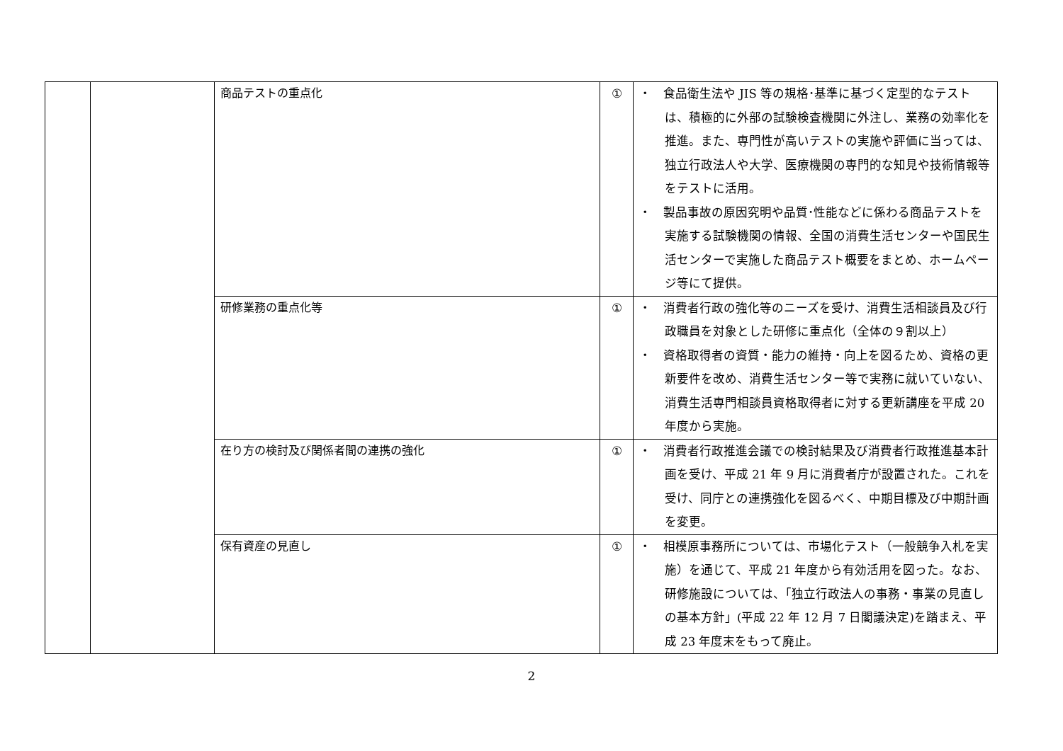| | | 商品テストの重点化 | ① | ・ 食品衛生法や JIS 等の規格･基準に基づく定型的なテストは、積極的に外部の試験検査機関に外注し、業務の効率化を推進。また、専門性が高いテストの実施や評価に当っては、独立行政法人や大学、医療機関の専門的な知見や技術情報等をテストに活用。 ・ 製品事故の原因究明や品質･性能などに係わる商品テストを実施する試験機関の情報、全国の消費生活センターや国民生活センターで実施した商品テスト概要をまとめ、ホームページ等にて提供。 |
| | | 研修業務の重点化等 | ① | ・ 消費者行政の強化等のニーズを受け、消費生活相談員及び行政職員を対象とした研修に重点化（全体の９割以上） ・ 資格取得者の資質・能力の維持・向上を図るため、資格の更新要件を改め、消費生活センター等で実務に就いていない、消費生活専門相談員資格取得者に対する更新講座を平成 20 年度から実施。 |
| | | 在り方の検討及び関係者間の連携の強化 | ① | ・ 消費者行政推進会議での検討結果及び消費者行政推進基本計画を受け、平成 21 年 9 月に消費者庁が設置された。これを受け、同庁との連携強化を図るべく、中期目標及び中期計画を変更。 |
| | | 保有資産の見直し | ① | ・ 相模原事務所については、市場化テスト（一般競争入札を実施）を通じて、平成 21 年度から有効活用を図った。なお、研修施設については、「独立行政法人の事務・事業の見直しの基本方針」(平成 22 年 12 月 7 日閣議決定)を踏まえ、平成 23 年度末をもって廃止。 |
2